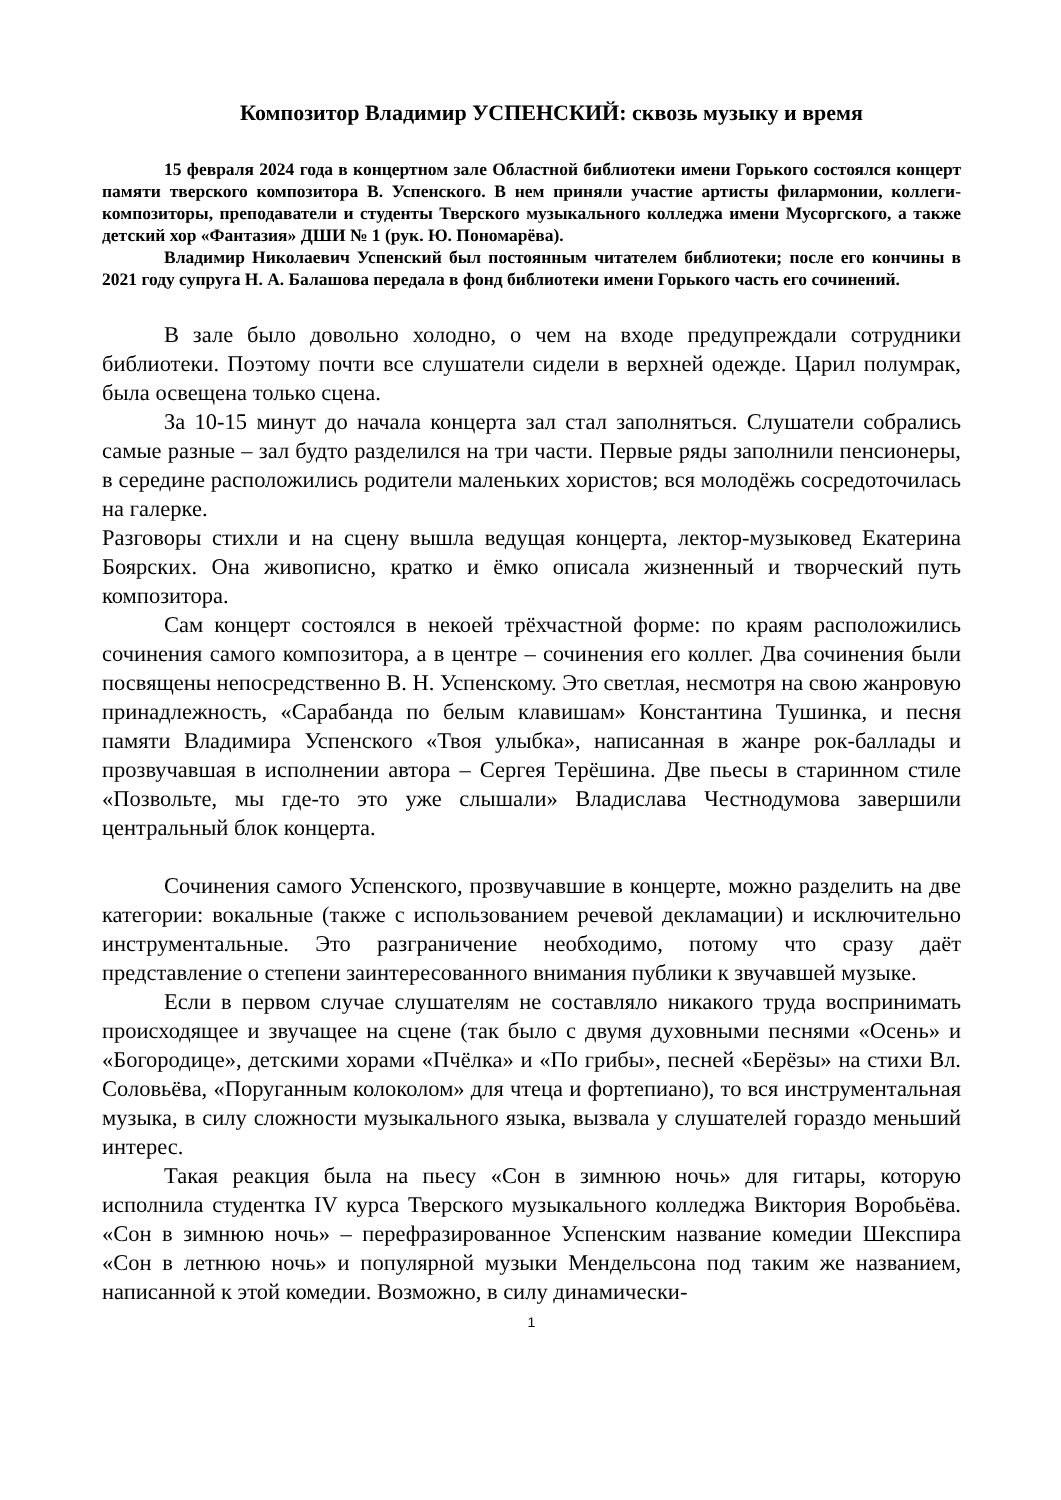Композитор Владимир УСПЕНСКИЙ: сквозь музыку и время
15 февраля 2024 года в концертном зале Областной библиотеки имени Горького состоялся концерт памяти тверского композитора В. Успенского. В нем приняли участие артисты филармонии, коллеги-композиторы, преподаватели и студенты Тверского музыкального колледжа имени Мусоргского, а также детский хор «Фантазия» ДШИ № 1 (рук. Ю. Пономарёва).
Владимир Николаевич Успенский был постоянным читателем библиотеки; после его кончины в 2021 году супруга Н. А. Балашова передала в фонд библиотеки имени Горького часть его сочинений.
В зале было довольно холодно, о чем на входе предупреждали сотрудники библиотеки. Поэтому почти все слушатели сидели в верхней одежде. Царил полумрак, была освещена только сцена.
За 10-15 минут до начала концерта зал стал заполняться. Слушатели собрались самые разные – зал будто разделился на три части. Первые ряды заполнили пенсионеры, в середине расположились родители маленьких хористов; вся молодёжь сосредоточилась на галерке.
Разговоры стихли и на сцену вышла ведущая концерта, лектор-музыковед Екатерина Боярских. Она живописно, кратко и ёмко описала жизненный и творческий путь композитора.
Сам концерт состоялся в некоей трёхчастной форме: по краям расположились сочинения самого композитора, а в центре – сочинения его коллег. Два сочинения были посвящены непосредственно В. Н. Успенскому. Это светлая, несмотря на свою жанровую принадлежность, «Сарабанда по белым клавишам» Константина Тушинка, и песня памяти Владимира Успенского «Твоя улыбка», написанная в жанре рок-баллады и прозвучавшая в исполнении автора – Сергея Терёшина. Две пьесы в старинном стиле «Позвольте, мы где-то это уже слышали» Владислава Честнодумова завершили центральный блок концерта.
Сочинения самого Успенского, прозвучавшие в концерте, можно разделить на две категории: вокальные (также с использованием речевой декламации) и исключительно инструментальные. Это разграничение необходимо, потому что сразу даёт представление о степени заинтересованного внимания публики к звучавшей музыке.
Если в первом случае слушателям не составляло никакого труда воспринимать происходящее и звучащее на сцене (так было с двумя духовными песнями «Осень» и «Богородице», детскими хорами «Пчёлка» и «По грибы», песней «Берёзы» на стихи Вл. Соловьёва, «Поруганным колоколом» для чтеца и фортепиано), то вся инструментальная музыка, в силу сложности музыкального языка, вызвала у слушателей гораздо меньший интерес.
Такая реакция была на пьесу «Сон в зимнюю ночь» для гитары, которую исполнила студентка IV курса Тверского музыкального колледжа Виктория Воробьёва. «Сон в зимнюю ночь» – перефразированное Успенским название комедии Шекспира «Сон в летнюю ночь» и популярной музыки Мендельсона под таким же названием, написанной к этой комедии. Возможно, в силу динамически-
1